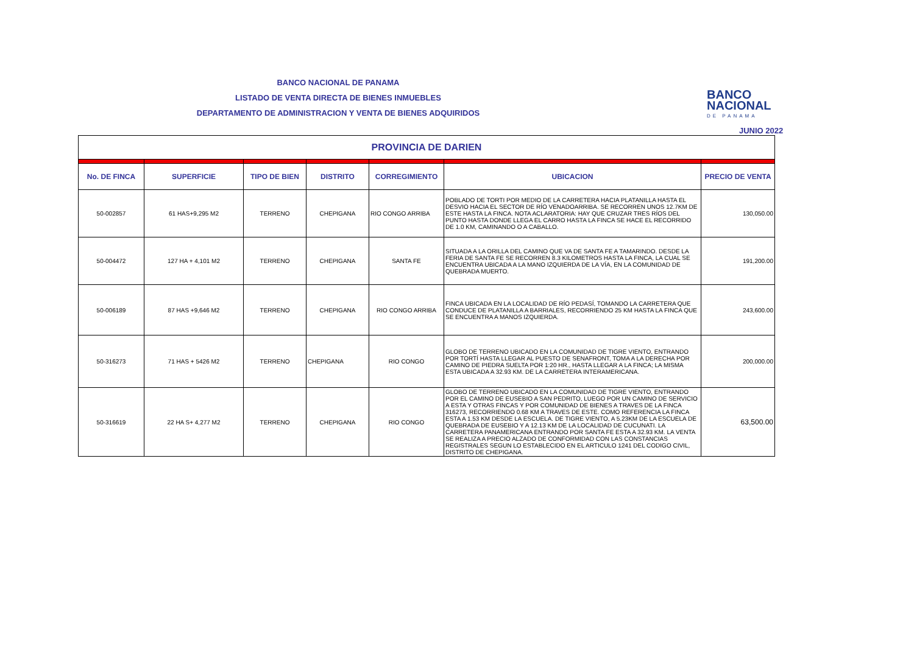BANCO NACIONAL DE PANAMA
LISTADO DE VENTA DIRECTA DE BIENES INMUEBLES
DEPARTAMENTO DE ADMINISTRACION Y VENTA DE BIENES ADQUIRIDOS
BANCO
NACIONAL
DE PANAMA
JUNIO 2022
| PROVINCIA DE DARIEN | | | | | | |
| No. DE FINCA | SUPERFICIE | TIPO DE BIEN | DISTRITO | CORREGIMIENTO | UBICACION | PRECIO DE VENTA |
| 50-002857 | 61 HAS+9,295 M2 | TERRENO | CHEPIGANA | RIO CONGO ARRIBA | POBLADO DE TORTI POR MEDIO DE LA CARRETERA HACIA PLATANILLA HASTA EL DESVIO HACIA EL SECTOR DE RÍO VENADOARRIBA. SE RECORREN UNOS 12.7KM DE ESTE HASTA LA FINCA. NOTA ACLARATORIA: HAY QUE CRUZAR TRES RÍOS DEL PUNTO HASTA DONDE LLEGA EL CARRO HASTA LA FINCA SE HACE EL RECORRIDO DE 1.0 KM, CAMINANDO O A CABALLO. | 130,050.00 |
| 50-004472 | 127 HA + 4,101 M2 | TERRENO | CHEPIGANA | SANTA FE | SITUADA A LA ORILLA DEL CAMINO QUE VA DE SANTA FE A TAMARINDO. DESDE LA FERIA DE SANTA FE SE RECORREN 8.3 KILOMETROS HASTA LA FINCA, LA CUAL SE ENCUENTRA UBICADA A LA MANO IZQUIERDA DE LA VÍA, EN LA COMUNIDAD DE QUEBRADA MUERTO. | 191,200.00 |
| 50-006189 | 87 HAS +9,646 M2 | TERRENO | CHEPIGANA | RIO CONGO ARRIBA | FINCA UBICADA EN LA LOCALIDAD DE RÍO PEDASÍ, TOMANDO LA CARRETERA QUE CONDUCE DE PLATANILLA A BARRIALES, RECORRIENDO 25 KM HASTA LA FINCA QUE SE ENCUENTRA A MANOS IZQUIERDA. | 243,600.00 |
| 50-316273 | 71 HAS + 5426 M2 | TERRENO | CHEPIGANA | RIO CONGO | GLOBO DE TERRENO UBICADO EN LA COMUNIDAD DE TIGRE VIENTO, ENTRANDO POR TORTÍ HASTA LLEGAR AL PUESTO DE SENAFRONT, TOMA A LA DERECHA POR CAMINO DE PIEDRA SUELTA POR 1:20 HR., HASTA LLEGAR A LA FINCA; LA MISMA ESTA UBICADA A 32.93 KM. DE LA CARRETERA INTERAMERICANA. | 200,000.00 |
| 50-316619 | 22 HA S+ 4,277 M2 | TERRENO | CHEPIGANA | RIO CONGO | GLOBO DE TERRENO UBICADO EN LA COMUNIDAD DE TIGRE VIENTO, ENTRANDO POR EL CAMINO DE EUSEBIO A SAN PEDRITO, LUEGO POR UN CAMINO DE SERVICIO A ESTA Y OTRAS FINCAS Y POR COMUNIDAD DE BIENES A TRAVES DE LA FINCA 316273, RECORRIENDO 0.68 KM A TRAVES DE ESTE. COMO REFERENCIA LA FINCA ESTA A 1.53 KM DESDE LA ESCUELA. DE TIGRE VIENTO, A 5.23KM DE LA ESCUELA DE QUEBRADA DE EUSEBIO Y A 12.13 KM DE LA LOCALIDAD DE CUCUNATI. LA CARRETERA PANAMERICANA ENTRANDO POR SANTA FE ESTA A 32.93 KM. LA VENTA SE REALIZA A PRECIO ALZADO DE CONFORMIDAD CON LAS CONSTANCIAS REGISTRALES SEGUN LO ESTABLECIDO EN EL ARTICULO 1241 DEL CODIGO CIVIL, DISTRITO DE CHEPIGANA. | 63,500.00 |